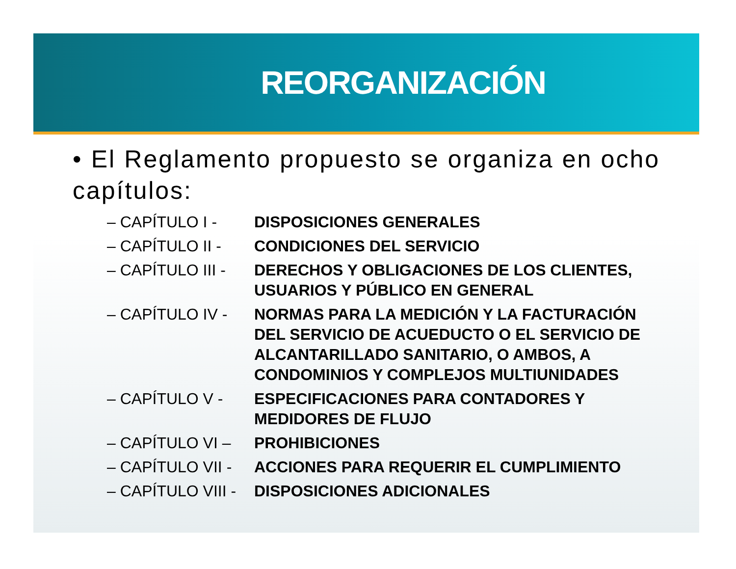REORGANIZACIÓN
• El Reglamento propuesto se organiza en ocho capítulos:
| – CAPÍTULO I - | DISPOSICIONES GENERALES |
| – CAPÍTULO II - | CONDICIONES DEL SERVICIO |
| – CAPÍTULO III - | DERECHOS Y OBLIGACIONES DE LOS CLIENTES, USUARIOS Y PÚBLICO EN GENERAL |
| – CAPÍTULO IV - | NORMAS PARA LA MEDICIÓN Y LA FACTURACIÓN DEL SERVICIO DE ACUEDUCTO O EL SERVICIO DE ALCANTARILLADO SANITARIO, O AMBOS, A CONDOMINIOS Y COMPLEJOS MULTIUNIDADES |
| – CAPÍTULO V - | ESPECIFICACIONES PARA CONTADORES Y MEDIDORES DE FLUJO |
| – CAPÍTULO VI – | PROHIBICIONES |
| – CAPÍTULO VII - | ACCIONES PARA REQUERIR EL CUMPLIMIENTO |
| – CAPÍTULO VIII - | DISPOSICIONES ADICIONALES |